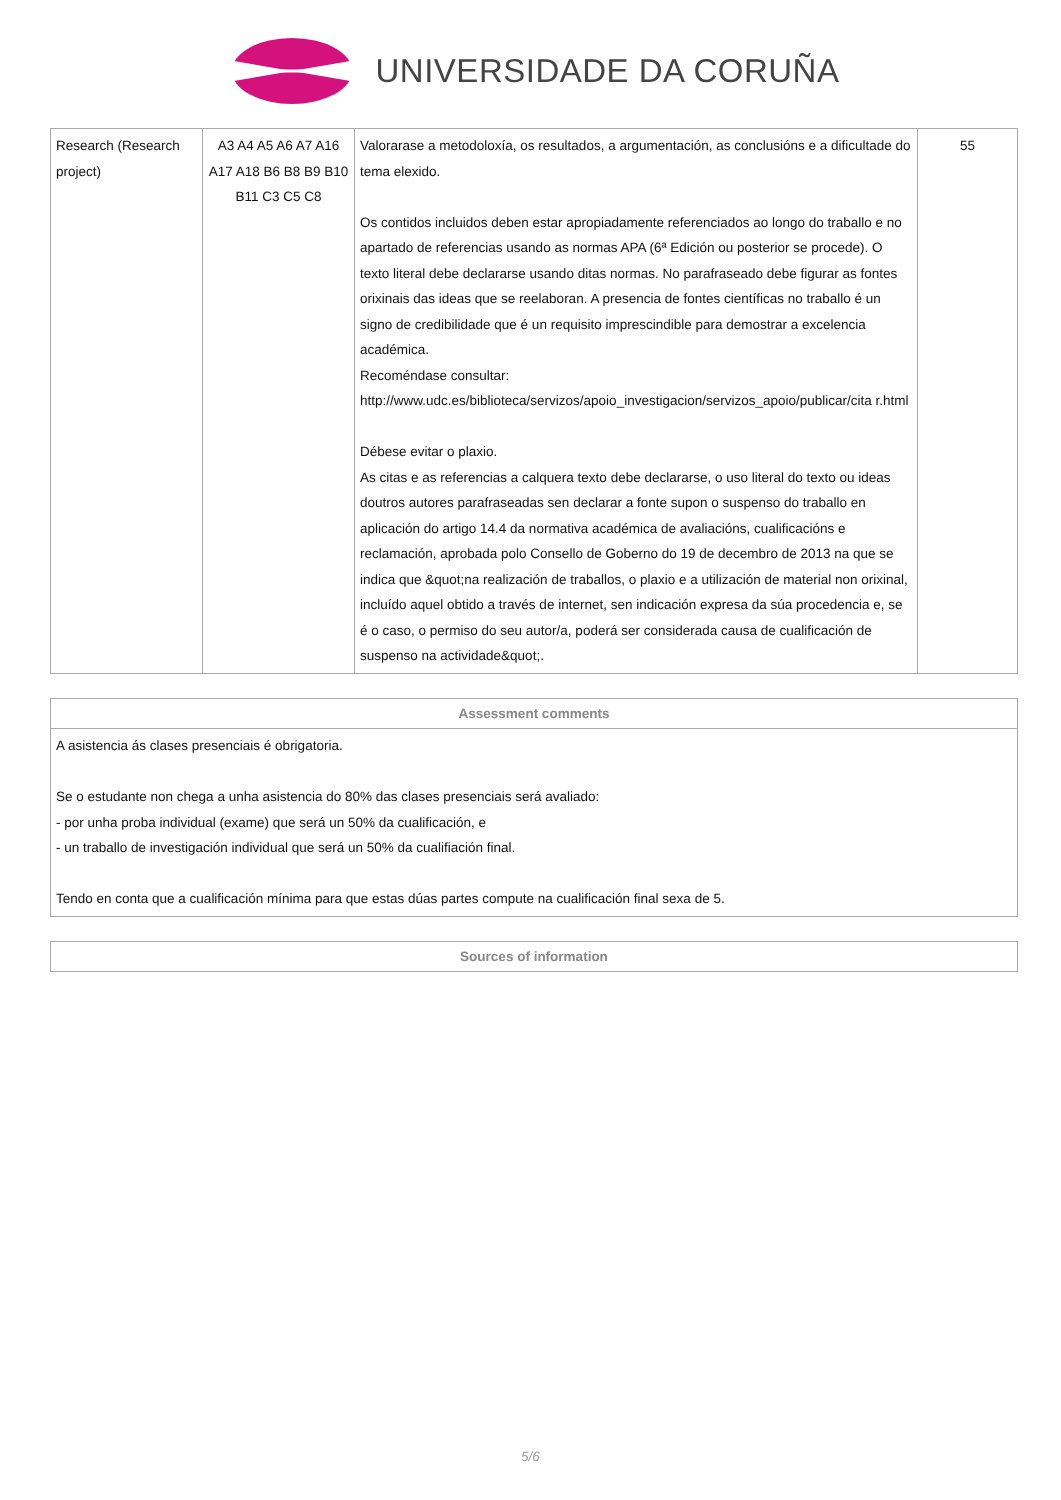UNIVERSIDADE DA CORUÑA
| Research (Research project) | A3 A4 A5 A6 A7 A16 A17 A18 B6 B8 B9 B10 B11 C3 C5 C8 | Valorarase a metodoloxía, os resultados, a argumentación, as conclusións e a dificultade do tema elexido. Os contidos incluidos deben estar apropiadamente referenciados ao longo do traballo e no apartado de referencias usando as normas APA (6ª Edición ou posterior se procede). O texto literal debe declararse usando ditas normas. No parafraseado debe figurar as fontes orixinais das ideas que se reelaboran. A presencia de fontes científicas no traballo é un signo de credibilidade que é un requisito imprescindible para demostrar a excelencia académica. Recoméndase consultar: http://www.udc.es/biblioteca/servizos/apoio_investigacion/servizos_apoio/publicar/cita r.html Débese evitar o plaxio. As citas e as referencias a calquera texto debe declararse, o uso literal do texto ou ideas doutros autores parafraseadas sen declarar a fonte supon o suspenso do traballo en aplicación do artigo 14.4 da normativa académica de avaliacións, cualificacións e reclamación, aprobada polo Consello de Goberno do 19 de decembro de 2013 na que se indica que &quot;na realización de traballos, o plaxio e a utilización de material non orixinal, incluído aquel obtido a través de internet, sen indicación expresa da súa procedencia e, se é o caso, o permiso do seu autor/a, poderá ser considerada causa de cualificación de suspenso na actividade&quot;. | 55 |
| Assessment comments |
| --- |
| A asistencia ás clases presenciais é obrigatoria. Se o estudante non chega a unha asistencia do 80% das clases presenciais será avaliado: - por unha proba individual (exame) que será un 50% da cualificación, e - un traballo de investigación individual que será un 50% da cualifiación final. Tendo en conta que a cualificación mínima para que estas dúas partes compute na cualificación final sexa de 5. |
| Sources of information |
| --- |
5/6